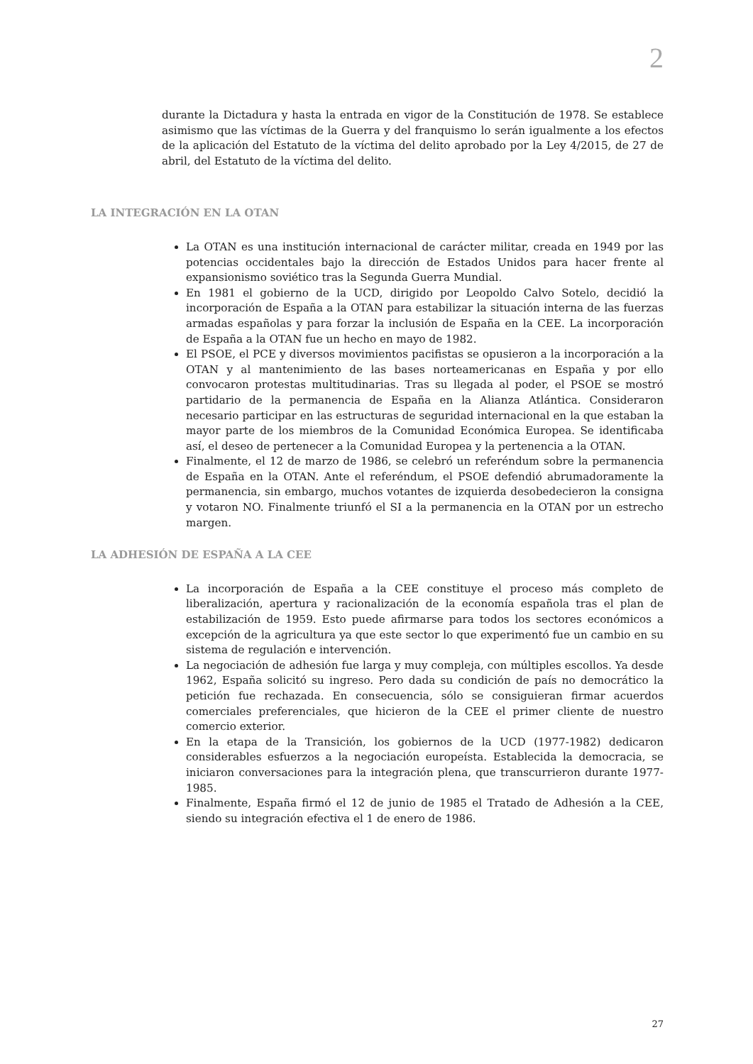2
durante la Dictadura y hasta la entrada en vigor de la Constitución de 1978. Se establece asimismo que las víctimas de la Guerra y del franquismo lo serán igualmente a los efectos de la aplicación del Estatuto de la víctima del delito aprobado por la Ley 4/2015, de 27 de abril, del Estatuto de la víctima del delito.
LA INTEGRACIÓN EN LA OTAN
La OTAN es una institución internacional de carácter militar, creada en 1949 por las potencias occidentales bajo la dirección de Estados Unidos para hacer frente al expansionismo soviético tras la Segunda Guerra Mundial.
En 1981 el gobierno de la UCD, dirigido por Leopoldo Calvo Sotelo, decidió la incorporación de España a la OTAN para estabilizar la situación interna de las fuerzas armadas españolas y para forzar la inclusión de España en la CEE. La incorporación de España a la OTAN fue un hecho en mayo de 1982.
El PSOE, el PCE y diversos movimientos pacifistas se opusieron a la incorporación a la OTAN y al mantenimiento de las bases norteamericanas en España y por ello convocaron protestas multitudinarias. Tras su llegada al poder, el PSOE se mostró partidario de la permanencia de España en la Alianza Atlántica. Consideraron necesario participar en las estructuras de seguridad internacional en la que estaban la mayor parte de los miembros de la Comunidad Económica Europea. Se identificaba así, el deseo de pertenecer a la Comunidad Europea y la pertenencia a la OTAN.
Finalmente, el 12 de marzo de 1986, se celebró un referéndum sobre la permanencia de España en la OTAN. Ante el referéndum, el PSOE defendió abrumadoramente la permanencia, sin embargo, muchos votantes de izquierda desobedecieron la consigna y votaron NO. Finalmente triunfó el SI a la permanencia en la OTAN por un estrecho margen.
LA ADHESIÓN DE ESPAÑA A LA CEE
La incorporación de España a la CEE constituye el proceso más completo de liberalización, apertura y racionalización de la economía española tras el plan de estabilización de 1959. Esto puede afirmarse para todos los sectores económicos a excepción de la agricultura ya que este sector lo que experimentó fue un cambio en su sistema de regulación e intervención.
La negociación de adhesión fue larga y muy compleja, con múltiples escollos. Ya desde 1962, España solicitó su ingreso. Pero dada su condición de país no democrático la petición fue rechazada. En consecuencia, sólo se consiguieran firmar acuerdos comerciales preferenciales, que hicieron de la CEE el primer cliente de nuestro comercio exterior.
En la etapa de la Transición, los gobiernos de la UCD (1977-1982) dedicaron considerables esfuerzos a la negociación europeísta. Establecida la democracia, se iniciaron conversaciones para la integración plena, que transcurrieron durante 1977-1985.
Finalmente, España firmó el 12 de junio de 1985 el Tratado de Adhesión a la CEE, siendo su integración efectiva el 1 de enero de 1986.
27